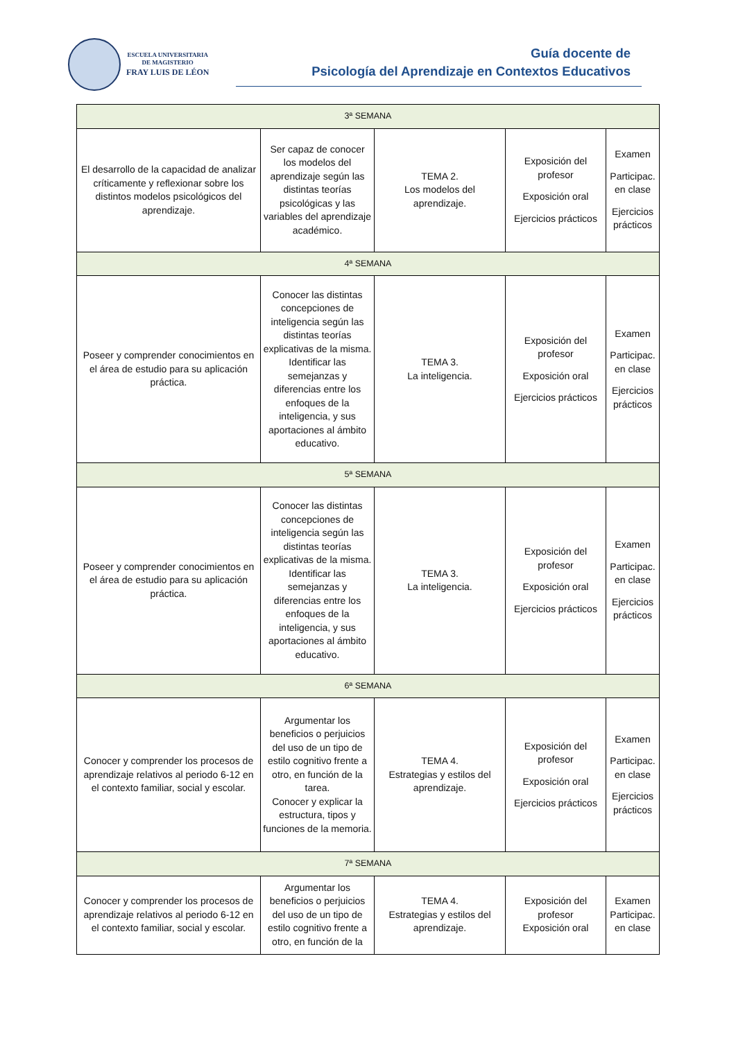ESCUELA UNIVERSITARIA
DE MAGISTERIO
FRAY LUIS DE LÉON
Guía docente de
Psicología del Aprendizaje en Contextos Educativos
| 3ª SEMANA | | | | |
| El desarrollo de la capacidad de analizar críticamente y reflexionar sobre los distintos modelos psicológicos del aprendizaje. | Ser capaz de conocer los modelos del aprendizaje según las distintas teorías psicológicas y las variables del aprendizaje académico. | TEMA 2. Los modelos del aprendizaje. | Exposición del profesor Exposición oral Ejercicios prácticos | Examen Participac. en clase Ejercicios prácticos |
| 4ª SEMANA | | | | |
| Poseer y comprender conocimientos en el área de estudio para su aplicación práctica. | Conocer las distintas concepciones de inteligencia según las distintas teorías explicativas de la misma. Identificar las semejanzas y diferencias entre los enfoques de la inteligencia, y sus aportaciones al ámbito educativo. | TEMA 3. La inteligencia. | Exposición del profesor Exposición oral Ejercicios prácticos | Examen Participac. en clase Ejercicios prácticos |
| 5ª SEMANA | | | | |
| Poseer y comprender conocimientos en el área de estudio para su aplicación práctica. | Conocer las distintas concepciones de inteligencia según las distintas teorías explicativas de la misma. Identificar las semejanzas y diferencias entre los enfoques de la inteligencia, y sus aportaciones al ámbito educativo. | TEMA 3. La inteligencia. | Exposición del profesor Exposición oral Ejercicios prácticos | Examen Participac. en clase Ejercicios prácticos |
| 6ª SEMANA | | | | |
| Conocer y comprender los procesos de aprendizaje relativos al periodo 6-12 en el contexto familiar, social y escolar. | Argumentar los beneficios o perjuicios del uso de un tipo de estilo cognitivo frente a otro, en función de la tarea. Conocer y explicar la estructura, tipos y funciones de la memoria. | TEMA 4. Estrategias y estilos del aprendizaje. | Exposición del profesor Exposición oral Ejercicios prácticos | Examen Participac. en clase Ejercicios prácticos |
| 7ª SEMANA | | | | |
| Conocer y comprender los procesos de aprendizaje relativos al periodo 6-12 en el contexto familiar, social y escolar. | Argumentar los beneficios o perjuicios del uso de un tipo de estilo cognitivo frente a otro, en función de la | TEMA 4. Estrategias y estilos del aprendizaje. | Exposición del profesor Exposición oral | Examen Participac. en clase |